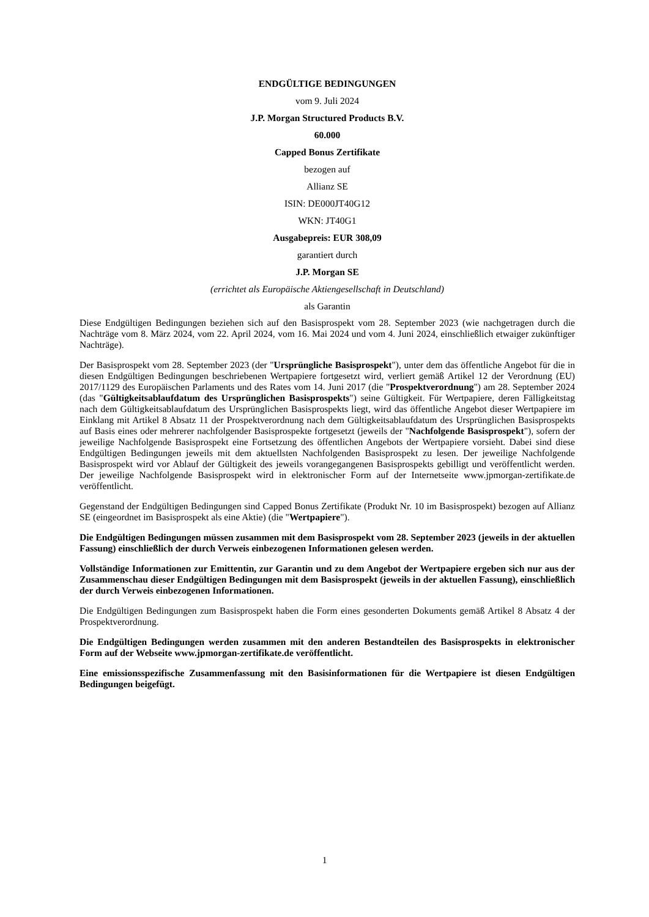ENDGÜLTIGE BEDINGUNGEN
vom 9. Juli 2024
J.P. Morgan Structured Products B.V.
60.000
Capped Bonus Zertifikate
bezogen auf
Allianz SE
ISIN: DE000JT40G12
WKN: JT40G1
Ausgabepreis: EUR 308,09
garantiert durch
J.P. Morgan SE
(errichtet als Europäische Aktiengesellschaft in Deutschland)
als Garantin
Diese Endgültigen Bedingungen beziehen sich auf den Basisprospekt vom 28. September 2023 (wie nachgetragen durch die Nachträge vom 8. März 2024, vom 22. April 2024, vom 16. Mai 2024 und vom 4. Juni 2024, einschließlich etwaiger zukünftiger Nachträge).
Der Basisprospekt vom 28. September 2023 (der "Ursprüngliche Basisprospekt"), unter dem das öffentliche Angebot für die in diesen Endgültigen Bedingungen beschriebenen Wertpapiere fortgesetzt wird, verliert gemäß Artikel 12 der Verordnung (EU) 2017/1129 des Europäischen Parlaments und des Rates vom 14. Juni 2017 (die "Prospektverordnung") am 28. September 2024 (das "Gültigkeitsablaufdatum des Ursprünglichen Basisprospekts") seine Gültigkeit. Für Wertpapiere, deren Fälligkeitstag nach dem Gültigkeitsablaufdatum des Ursprünglichen Basisprospekts liegt, wird das öffentliche Angebot dieser Wertpapiere im Einklang mit Artikel 8 Absatz 11 der Prospektverordnung nach dem Gültigkeitsablaufdatum des Ursprünglichen Basisprospekts auf Basis eines oder mehrerer nachfolgender Basisprospekte fortgesetzt (jeweils der "Nachfolgende Basisprospekt"), sofern der jeweilige Nachfolgende Basisprospekt eine Fortsetzung des öffentlichen Angebots der Wertpapiere vorsieht. Dabei sind diese Endgültigen Bedingungen jeweils mit dem aktuellsten Nachfolgenden Basisprospekt zu lesen. Der jeweilige Nachfolgende Basisprospekt wird vor Ablauf der Gültigkeit des jeweils vorangegangenen Basisprospekts gebilligt und veröffentlicht werden. Der jeweilige Nachfolgende Basisprospekt wird in elektronischer Form auf der Internetseite www.jpmorgan-zertifikate.de veröffentlicht.
Gegenstand der Endgültigen Bedingungen sind Capped Bonus Zertifikate (Produkt Nr. 10 im Basisprospekt) bezogen auf Allianz SE (eingeordnet im Basisprospekt als eine Aktie) (die "Wertpapiere").
Die Endgültigen Bedingungen müssen zusammen mit dem Basisprospekt vom 28. September 2023 (jeweils in der aktuellen Fassung) einschließlich der durch Verweis einbezogenen Informationen gelesen werden.
Vollständige Informationen zur Emittentin, zur Garantin und zu dem Angebot der Wertpapiere ergeben sich nur aus der Zusammenschau dieser Endgültigen Bedingungen mit dem Basisprospekt (jeweils in der aktuellen Fassung), einschließlich der durch Verweis einbezogenen Informationen.
Die Endgültigen Bedingungen zum Basisprospekt haben die Form eines gesonderten Dokuments gemäß Artikel 8 Absatz 4 der Prospektverordnung.
Die Endgültigen Bedingungen werden zusammen mit den anderen Bestandteilen des Basisprospekts in elektronischer Form auf der Webseite www.jpmorgan-zertifikate.de veröffentlicht.
Eine emissionsspezifische Zusammenfassung mit den Basisinformationen für die Wertpapiere ist diesen Endgültigen Bedingungen beigefügt.
1